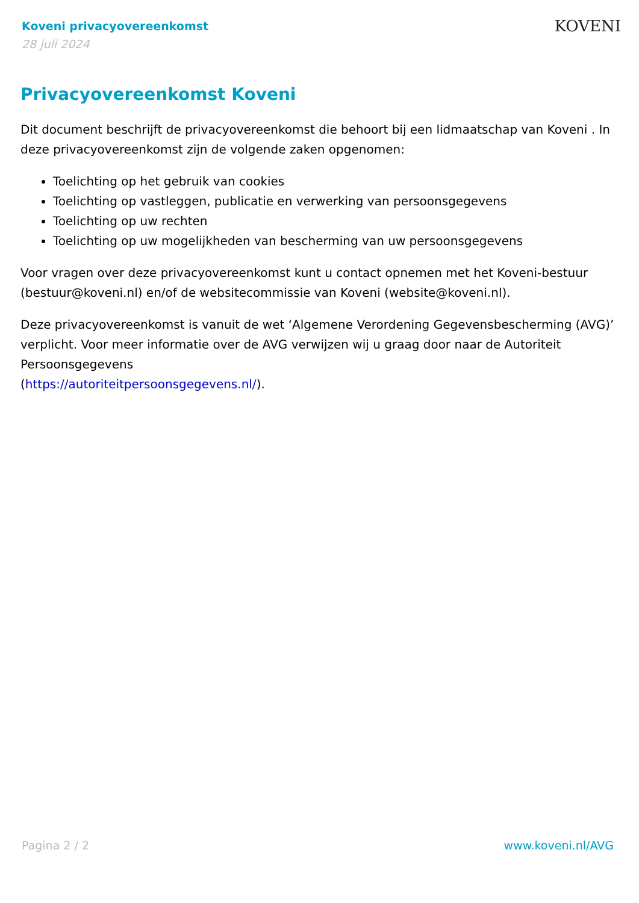Koveni privacyovereenkomst
28 juli 2024
KOVENI
Privacyovereenkomst Koveni
Dit document beschrijft de privacyovereenkomst die behoort bij een lidmaatschap van Koveni . In deze privacyovereenkomst zijn de volgende zaken opgenomen:
Toelichting op het gebruik van cookies
Toelichting op vastleggen, publicatie en verwerking van persoonsgegevens
Toelichting op uw rechten
Toelichting op uw mogelijkheden van bescherming van uw persoonsgegevens
Voor vragen over deze privacyovereenkomst kunt u contact opnemen met het Koveni-bestuur (bestuur@koveni.nl) en/of de websitecommissie van Koveni (website@koveni.nl).
Deze privacyovereenkomst is vanuit de wet ‘Algemene Verordening Gegevensbescherming (AVG)’ verplicht. Voor meer informatie over de AVG verwijzen wij u graag door naar de Autoriteit Persoonsgegevens
(https://autoriteitpersoonsgegevens.nl/).
Pagina 2 / 2 www.koveni.nl/AVG